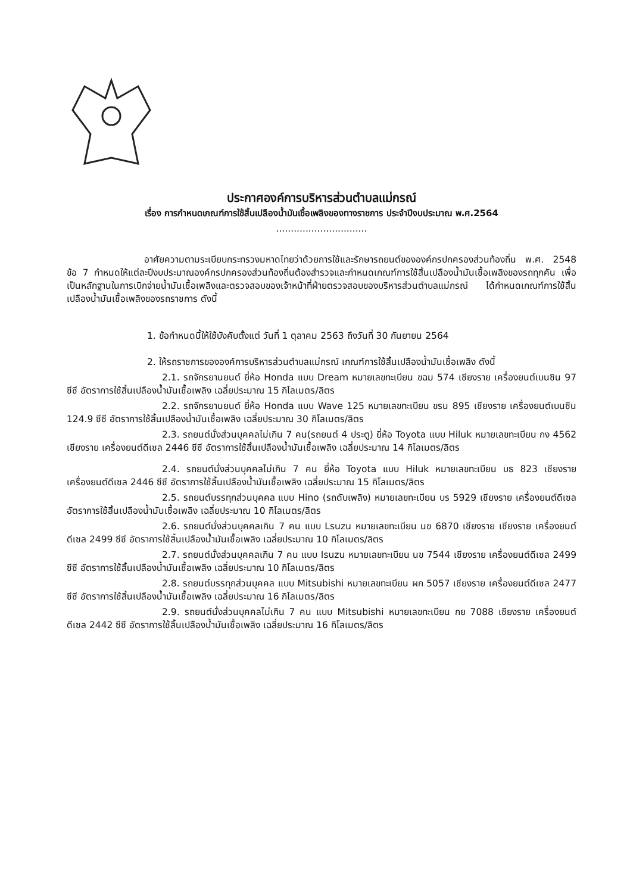ประกาศองค์การบริหารส่วนตำบลแม่กรณ์
เรื่อง การกำหนดเกณฑ์การใช้สิ้นเปลืองน้ำมันเชื้อเพลิงของทางราชการ ประจำปีงบประมาณ พ.ศ.2564
...............................
อาศัยความตามระเบียบกระทรวงมหาดไทยว่าด้วยการใช้และรักษารถยนต์ขององค์กรปกครองส่วนท้องถิ่น พ.ศ. 2548 ข้อ 7 กำหนดให้แต่ละปีงบประมาณองค์กรปกครองส่วนท้องถิ่นต้องสำรวจและกำหนดเกณฑ์การใช้สิ้นเปลืองน้ำมันเชื้อเพลิงของรถทุกคัน เพื่อเป็นหลักฐานในการเบิกจ่ายน้ำมันเชื้อเพลิงและตรวจสอบของเจ้าหน้าที่ฝ่ายตรวจสอบของบริหารส่วนตำบลแม่กรณ์ ได้กำหนดเกณฑ์การใช้สิ้นเปลืองน้ำมันเชื้อเพลิงของรถราชการ ดังนี้
1. ข้อกำหนดนี้ให้ใช้บังคับตั้งแต่ วันที่ 1 ตุลาคม 2563 ถึงวันที่ 30 กันยายน 2564
2. ให้รถราชการขององค์การบริหารส่วนตำบลแม่กรณ์ เกณฑ์การใช้สิ้นเปลืองน้ำมันเชื้อเพลิง ดังนี้
2.1. รถจักรยานยนต์ ยี่ห้อ Honda แบบ Dream หมายเลขทะเบียน ขฉม 574 เชียงราย เครื่องยนต์เบนซิน 97 ซีซี อัตราการใช้สิ้นเปลืองน้ำมันเชื้อเพลิง เฉลี่ยประมาณ 15 กิโลเมตร/ลิตร
2.2. รถจักรยานยนต์ ยี่ห้อ Honda แบบ Wave 125 หมายเลขทะเบียน ขรน 895 เชียงราย เครื่องยนต์เบนซิน 124.9 ซีซี อัตราการใช้สิ้นเปลืองน้ำมันเชื้อเพลิง เฉลี่ยประมาณ 30 กิโลเมตร/ลิตร
2.3. รถยนต์นั่งส่วนบุคคลไม่เกิน 7 คน(รถยนต์ 4 ประตู) ยี่ห้อ Toyota แบบ Hiluk หมายเลขทะเบียน กง 4562 เชียงราย เครื่องยนต์ดีเซล 2446 ซีซี อัตราการใช้สิ้นเปลืองน้ำมันเชื้อเพลิง เฉลี่ยประมาณ 14 กิโลเมตร/ลิตร
2.4. รถยนต์นั่งส่วนบุคคลไม่เกิน 7 คน ยี่ห้อ Toyota แบบ Hiluk หมายเลขทะเบียน บธ 823 เชียงราย เครื่องยนต์ดีเซล 2446 ซีซี อัตราการใช้สิ้นเปลืองน้ำมันเชื้อเพลิง เฉลี่ยประมาณ 15 กิโลเมตร/ลิตร
2.5. รถยนต์บรรทุกส่วนบุคคล แบบ Hino (รถดับเพลิง) หมายเลขทะเบียน บร 5929 เชียงราย เครื่องยนต์ดีเซล อัตราการใช้สิ้นเปลืองน้ำมันเชื้อเพลิง เฉลี่ยประมาณ 10 กิโลเมตร/ลิตร
2.6. รถยนต์นั่งส่วนบุคคลเกิน 7 คน แบบ Lsuzu หมายเลขทะเบียน นข 6870 เชียงราย เชียงราย เครื่องยนต์ดีเซล 2499 ซีซี อัตราการใช้สิ้นเปลืองน้ำมันเชื้อเพลิง เฉลี่ยประมาณ 10 กิโลเมตร/ลิตร
2.7. รถยนต์นั่งส่วนบุคคลเกิน 7 คน แบบ Isuzu หมายเลขทะเบียน นข 7544 เชียงราย เครื่องยนต์ดีเซล 2499 ซีซี อัตราการใช้สิ้นเปลืองน้ำมันเชื้อเพลิง เฉลี่ยประมาณ 10 กิโลเมตร/ลิตร
2.8. รถยนต์บรรทุกส่วนบุคคล แบบ Mitsubishi หมายเลขทะเบียน ผก 5057 เชียงราย เครื่องยนต์ดีเซล 2477 ซีซี อัตราการใช้สิ้นเปลืองน้ำมันเชื้อเพลิง เฉลี่ยประมาณ 16 กิโลเมตร/ลิตร
2.9. รถยนต์นั่งส่วนบุคคลไม่เกิน 7 คน แบบ Mitsubishi หมายเลขทะเบียน กย 7088 เชียงราย เครื่องยนต์ดีเซล 2442 ซีซี อัตราการใช้สิ้นเปลืองน้ำมันเชื้อเพลิง เฉลี่ยประมาณ 16 กิโลเมตร/ลิตร